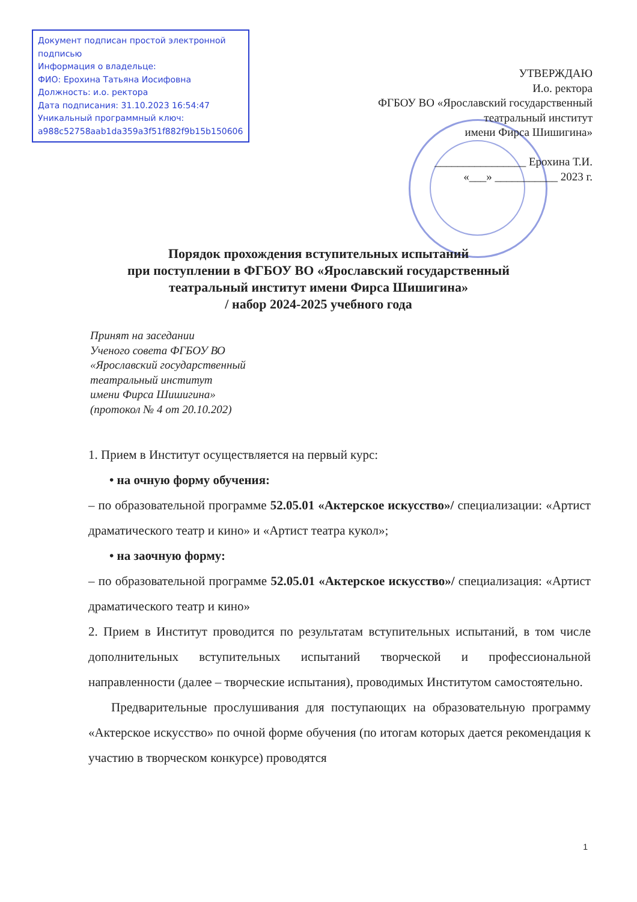Документ подписан простой электронной подписью
Информация о владельце:
ФИО: Ерохина Татьяна Иосифовна
Должность: и.о. ректора
Дата подписания: 31.10.2023 16:54:47
Уникальный программный ключ:
a988c52758aab1da359a3f51f882f9b15b150606
УТВЕРЖДАЮ
И.о. ректора
ФГБОУ ВО «Ярославский государственный
театральный институт
имени Фирса Шишигина»
________________ Ерохина Т.И.
«___» ___________ 2023 г.
Порядок прохождения вступительных испытаний
при поступлении в ФГБОУ ВО «Ярославский государственный
театральный институт имени Фирса Шишигина»
/ набор 2024-2025 учебного года
Принят на заседании
Ученого совета ФГБОУ ВО
«Ярославский государственный
театральный институт
имени Фирса Шишигина»
(протокол № 4 от 20.10.202)
1. Прием в Институт осуществляется на первый курс:
• на очную форму обучения:
– по образовательной программе 52.05.01 «Актерское искусство»/ специализации: «Артист драматического театр и кино» и «Артист театра кукол»;
• на заочную форму:
– по образовательной программе 52.05.01 «Актерское искусство»/ специализация: «Артист драматического театр и кино»
2. Прием в Институт проводится по результатам вступительных испытаний, в том числе дополнительных вступительных испытаний творческой и профессиональной направленности (далее – творческие испытания), проводимых Институтом самостоятельно.
Предварительные прослушивания для поступающих на образовательную программу «Актерское искусство» по очной форме обучения (по итогам которых дается рекомендация к участию в творческом конкурсе) проводятся
1